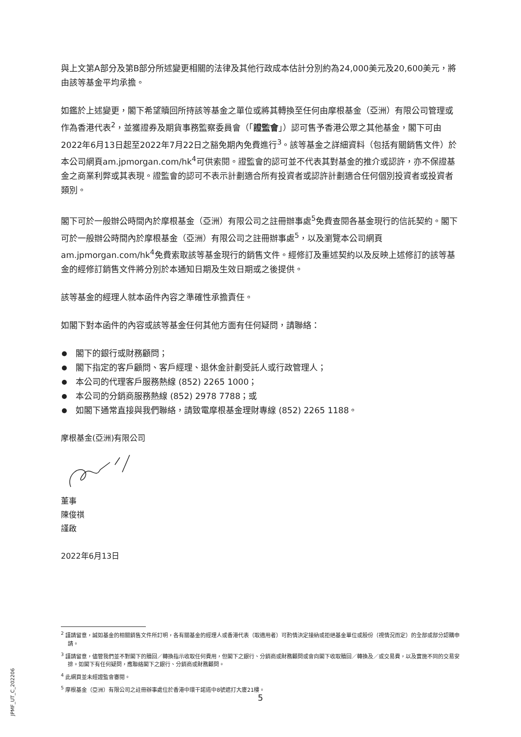與上文第A部分及第B部分所述變更相關的法律及其他行政成本估計分別約為24,000美元及20,600美元，將由該等基金平均承擔。
如鑑於上述變更，閣下希望贖回所持該等基金之單位或將其轉換至任何由摩根基金（亞洲）有限公司管理或作為香港代表<sup>2</sup>，並獲證券及期貨事務監察委員會（「證監會」）認可售予香港公眾之其他基金，閣下可由2022年6月13日起至2022年7月22日之豁免期內免費進行<sup>3</sup>。該等基金之詳細資料（包括有關銷售文件）於本公司網頁am.jpmorgan.com/hk<sup>4</sup>可供索閱。證監會的認可並不代表其對基金的推介或認許，亦不保證基金之商業利弊或其表現。證監會的認可不表示計劃適合所有投資者或認許計劃適合任何個別投資者或投資者類別。
閣下可於一般辦公時間內於摩根基金（亞洲）有限公司之註冊辦事處<sup>5</sup>免費查閱各基金現行的信託契約。閣下可於一般辦公時間內於摩根基金（亞洲）有限公司之註冊辦事處<sup>5</sup>，以及瀏覽本公司網頁am.jpmorgan.com/hk<sup>4</sup>免費索取該等基金現行的銷售文件。經修訂及重述契約以及反映上述修訂的該等基金的經修訂銷售文件將分別於本通知日期及生效日期或之後提供。
該等基金的經理人就本函件內容之準確性承擔責任。
如閣下對本函件的內容或該等基金任何其他方面有任何疑問，請聯絡：
閣下的銀行或財務顧問；
閣下指定的客戶顧問、客戶經理、退休金計劃受託人或行政管理人；
本公司的代理客戶服務熱線 (852) 2265 1000；
本公司的分銷商服務熱線 (852) 2978 7788；或
如閣下通常直接與我們聯絡，請致電摩根基金理財專線 (852) 2265 1188。
摩根基金(亞洲)有限公司
董事
陳俊祺
謹啟
2022年6月13日
<sup>2</sup> 謹請留意，誠如基金的相關銷售文件所訂明，各有關基金的經理人或香港代表（取適用者）可酌情決定接納或拒絕基金單位或股份（視情況而定）的全部或部分認購申請。
<sup>3</sup> 謹請留意，儘管我們並不對閣下的贖回／轉換指示收取任何費用，但閣下之銀行、分銷商或財務顧問或會向閣下收取贖回／轉換及／或交易費，以及實施不同的交易安排。如閣下有任何疑問，應聯絡閣下之銀行、分銷商或財務顧問。
<sup>4</sup> 此網頁並未經證監會審閱。
<sup>5</sup> 摩根基金（亞洲）有限公司之註冊辦事處位於香港中環干諾道中8號遮打大廈21樓。
JPMF_UT_C_202206
5